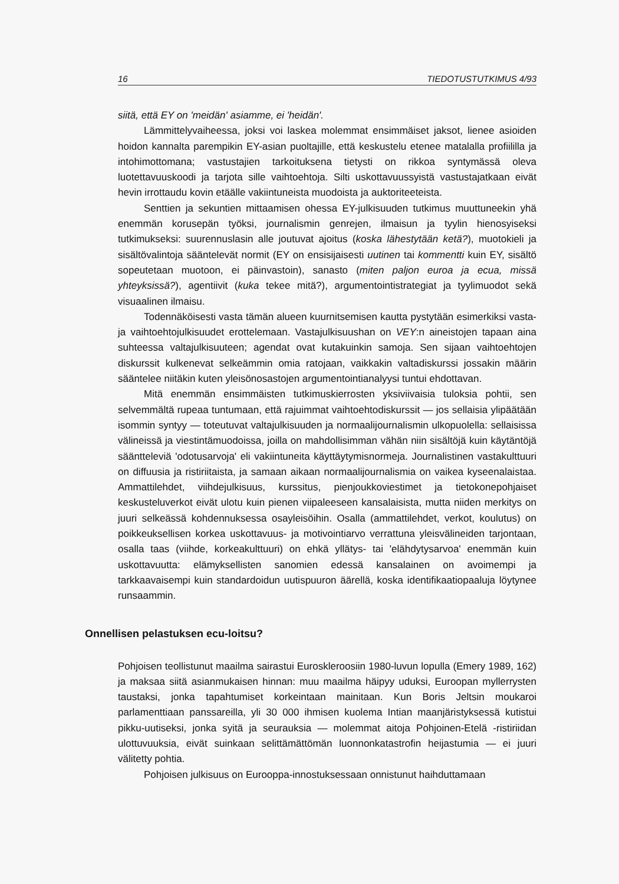16 TIEDOTUSTUTKIMUS 4/93
siitä, että EY on 'meidän' asiamme, ei 'heidän'.
Lämmittelyvaiheessa, joksi voi laskea molemmat ensimmäiset jaksot, lienee asioiden hoidon kannalta parempikin EY-asian puoltajille, että keskustelu etenee matalalla profiililla ja intohimottomana; vastustajien tarkoituksena tietysti on rikkoa syntymässä oleva luotettavuuskoodi ja tarjota sille vaihtoehtoja. Silti uskottavuussyistä vastustajatkaan eivät hevin irrottaudu kovin etäälle vakiintuneista muodoista ja auktoriteeteista.
Senttien ja sekuntien mittaamisen ohessa EY-julkisuuden tutkimus muuttuneekin yhä enemmän korusepän työksi, journalismin genrejen, ilmaisun ja tyylin hienosyiseksi tutkimukseksi: suurennuslasin alle joutuvat ajoitus (koska lähestytään ketä?), muotokieli ja sisältövalintoja sääntelevät normit (EY on ensisijaisesti uutinen tai kommentti kuin EY, sisältö sopeutetaan muotoon, ei päinvastoin), sanasto (miten paljon euroa ja ecua, missä yhteyksissä?), agentiivit (kuka tekee mitä?), argumentointistrategiat ja tyylimuodot sekä visuaalinen ilmaisu.
Todennäköisesti vasta tämän alueen kuurnitsemisen kautta pystytään esimerkiksi vasta- ja vaihtoehtojulkisuudet erottelemaan. Vastajulkisuushan on VEY:n aineistojen tapaan aina suhteessa valtajulkisuuteen; agendat ovat kutakuinkin samoja. Sen sijaan vaihtoehtojen diskurssit kulkenevat selkeämmin omia ratojaan, vaikkakin valtadiskurssi jossakin määrin sääntelee niitäkin kuten yleisönosastojen argumentointianalyysi tuntui ehdottavan.
Mitä enemmän ensimmäisten tutkimuskierrosten yksiviivaisia tuloksia pohtii, sen selvemmältä rupeaa tuntumaan, että rajuimmat vaihtoehtodiskurssit — jos sellaisia ylipäätään isommin syntyy — toteutuvat valtajulkisuuden ja normaalijournalismin ulkopuolella: sellaisissa välineissä ja viestintämuodoissa, joilla on mahdollisimman vähän niin sisältöjä kuin käytäntöjä sääntteleviä 'odotusarvoja' eli vakiintuneita käyttäytymisnormeja. Journalistinen vastakulttuuri on diffuusia ja ristiriitaista, ja samaan aikaan normaalijournalismia on vaikea kyseenalaistaa. Ammattilehdet, viihdejulkisuus, kurssitus, pienjoukkoviestimet ja tietokonepohjaiset keskusteluverkot eivät ulotu kuin pienen viipaleeseen kansalaisista, mutta niiden merkitys on juuri selkeässä kohdennuksessa osayleisöihin. Osalla (ammattilehdet, verkot, koulutus) on poikkeuksellisen korkea uskottavuus- ja motivointiarvo verrattuna yleisvälineiden tarjontaan, osalla taas (viihde, korkeakulttuuri) on ehkä yllätys- tai 'elähdytysarvoa' enemmän kuin uskottavuutta: elämyksellisten sanomien edessä kansalainen on avoimempi ja tarkkaavaisempi kuin standardoidun uutispuuron äärellä, koska identifikaatiopaaluja löytynee runsaammin.
Onnellisen pelastuksen ecu-loitsu?
Pohjoisen teollistunut maailma sairastui Euroskleroosiin 1980-luvun lopulla (Emery 1989, 162) ja maksaa siitä asianmukaisen hinnan: muu maailma häipyy uduksi, Euroopan myllerrysten taustaksi, jonka tapahtumiset korkeintaan mainitaan. Kun Boris Jeltsin moukaroi parlamenttiaan panssareilla, yli 30 000 ihmisen kuolema Intian maanjäristyksessä kutistui pikku-uutiseksi, jonka syitä ja seurauksia — molemmat aitoja Pohjoinen-Etelä -ristiriidan ulottuvuuksia, eivät suinkaan selittämättömän luonnonkatastrofin heijastumia — ei juuri välitetty pohtia.
Pohjoisen julkisuus on Eurooppa-innostuksessaan onnistunut haihduttamaan